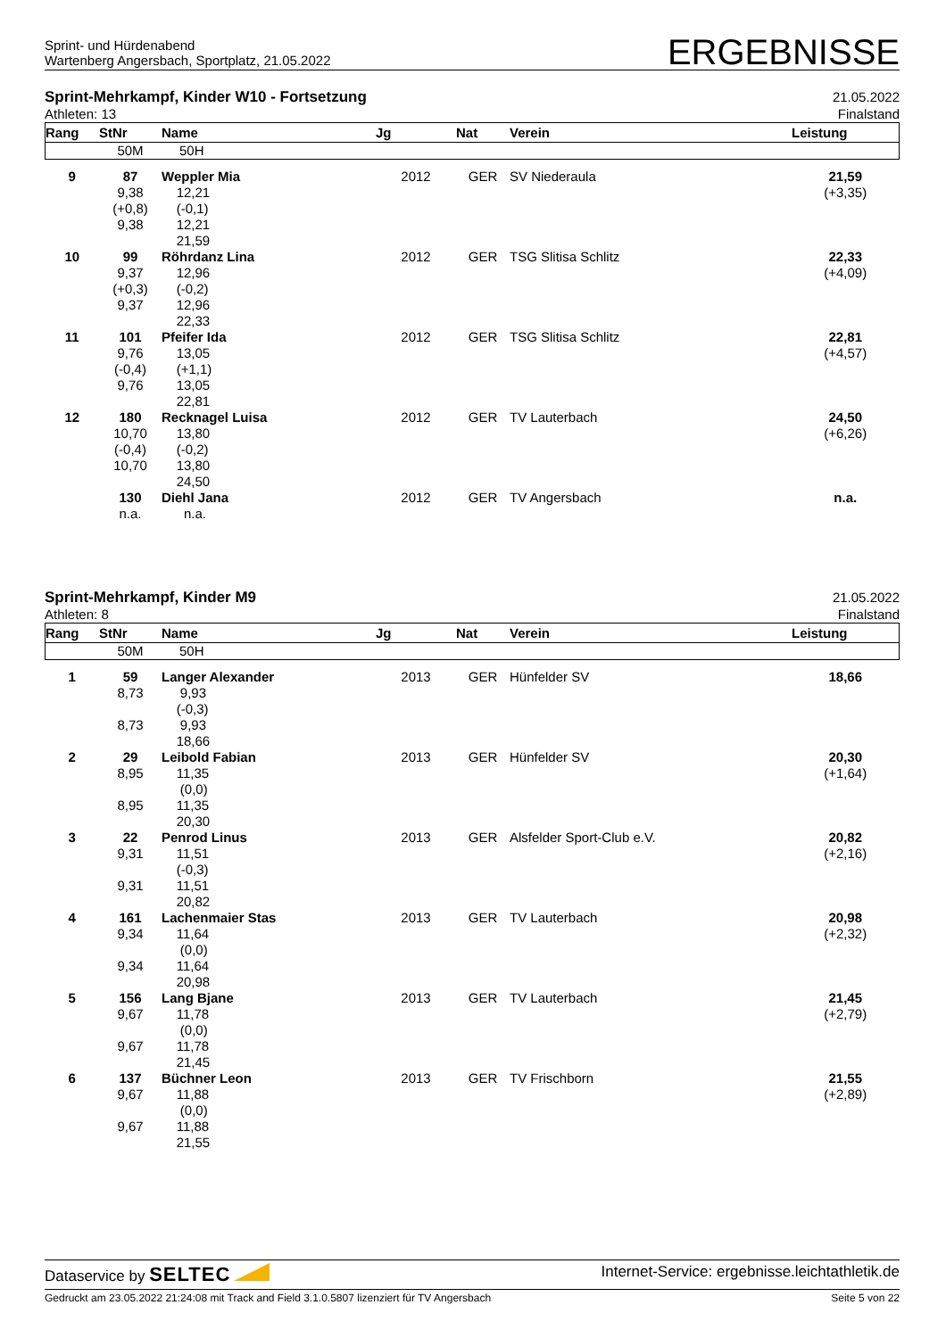Sprint- und Hürdenabend
Wartenberg Angersbach, Sportplatz, 21.05.2022
ERGEBNISSE
Sprint-Mehrkampf, Kinder W10 - Fortsetzung
Athleten: 13
21.05.2022
Finalstand
| Rang | StNr | Name | Jg | Nat | Verein | Leistung |
| --- | --- | --- | --- | --- | --- | --- |
| | 50M | 50H | | | | |
| 9 | 87 9,38 (+0,8) 9,38 | Weppler Mia 12,21 (-0,1) 12,21 21,59 | 2012 | GER | SV Niederaula | 21,59 (+3,35) |
| 10 | 99 9,37 (+0,3) 9,37 | Röhrdanz Lina 12,96 (-0,2) 12,96 22,33 | 2012 | GER | TSG Slitisa Schlitz | 22,33 (+4,09) |
| 11 | 101 9,76 (-0,4) 9,76 | Pfeifer Ida 13,05 (+1,1) 13,05 22,81 | 2012 | GER | TSG Slitisa Schlitz | 22,81 (+4,57) |
| 12 | 180 10,70 (-0,4) 10,70 | Recknagel Luisa 13,80 (-0,2) 13,80 24,50 | 2012 | GER | TV Lauterbach | 24,50 (+6,26) |
| | 130 n.a. | Diehl Jana n.a. | 2012 | GER | TV Angersbach | n.a. |
Sprint-Mehrkampf, Kinder M9
Athleten: 8
21.05.2022
Finalstand
| Rang | StNr | Name | Jg | Nat | Verein | Leistung |
| --- | --- | --- | --- | --- | --- | --- |
| | 50M | 50H | | | | |
| 1 | 59 8,73 8,73 | Langer Alexander 9,93 (-0,3) 9,93 18,66 | 2013 | GER | Hünfelder SV | 18,66 |
| 2 | 29 8,95 8,95 | Leibold Fabian 11,35 (0,0) 11,35 20,30 | 2013 | GER | Hünfelder SV | 20,30 (+1,64) |
| 3 | 22 9,31 9,31 | Penrod Linus 11,51 (-0,3) 11,51 20,82 | 2013 | GER | Alsfelder Sport-Club e.V. | 20,82 (+2,16) |
| 4 | 161 9,34 9,34 | Lachenmaier Stas 11,64 (0,0) 11,64 20,98 | 2013 | GER | TV Lauterbach | 20,98 (+2,32) |
| 5 | 156 9,67 9,67 | Lang Bjane 11,78 (0,0) 11,78 21,45 | 2013 | GER | TV Lauterbach | 21,45 (+2,79) |
| 6 | 137 9,67 9,67 | Büchner Leon 11,88 (0,0) 11,88 21,55 | 2013 | GER | TV Frischborn | 21,55 (+2,89) |
Dataservice by SELTEC
Internet-Service: ergebnisse.leichtathletik.de
Gedruckt am 23.05.2022 21:24:08 mit Track and Field 3.1.0.5807 lizenziert für TV Angersbach
Seite 5 von 22